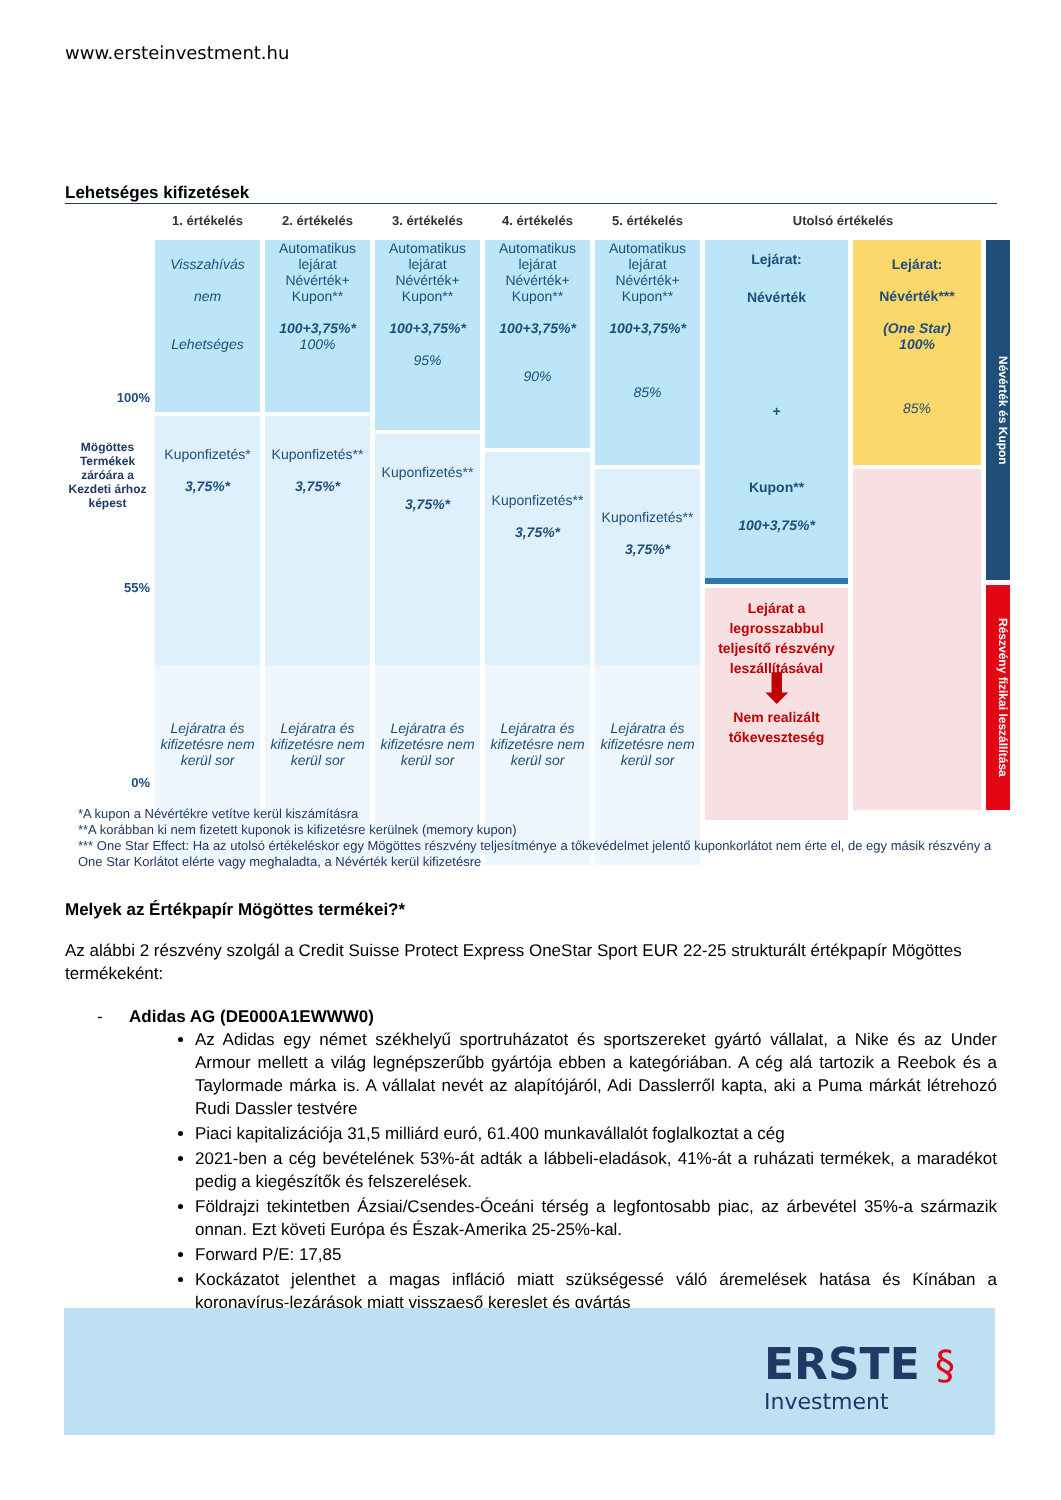www.ersteinvestment.hu
Lehetséges kifizetések
1. értékelés
2. értékelés
3. értékelés
4. értékelés
5. értékelés
Utolsó értékelés
100%
55%
0%
Mögöttes Termékek záróára a Kezdeti árhoz képest
Visszahívás
nem
Lehetséges
Kuponfizetés*
3,75%*
Lejáratra és kifizetésre nem kerül sor
Automatikus lejárat
Névérték+
Kupon**
100+3,75%*
100%
Kuponfizetés**
3,75%*
Lejáratra és kifizetésre nem kerül sor
Automatikus lejárat
Névérték+
Kupon**
100+3,75%*
95%
Kuponfizetés**
3,75%*
Lejáratra és kifizetésre nem kerül sor
Automatikus lejárat
Névérték+
Kupon**
100+3,75%*
90%
Kuponfizetés**
3,75%*
Lejáratra és kifizetésre nem kerül sor
Automatikus lejárat
Névérték+
Kupon**
100+3,75%*
85%
Kuponfizetés**
3,75%*
Lejáratra és kifizetésre nem kerül sor
Lejárat:
Névérték
+
Kupon**
100+3,75%*
Lejárat a legrosszabbul teljesítő részvény leszállításával
⬇
Nem realizált tőkeveszteség
Lejárat:
Névérték***
(One Star)
100%
85%
Névérték és Kupon
Részvény fizikai leszállítása
*A kupon a Névértékre vetítve kerül kiszámításra
**A korábban ki nem fizetett kuponok is kifizetésre kerülnek (memory kupon)
*** One Star Effect: Ha az utolsó értékeléskor egy Mögöttes részvény teljesítménye a tőkevédelmet jelentő kuponkorlátot nem érte el, de egy másik részvény a One Star Korlátot elérte vagy meghaladta, a Névérték kerül kifizetésre
Melyek az Értékpapír Mögöttes termékei?*
Az alábbi 2 részvény szolgál a Credit Suisse Protect Express OneStar Sport EUR 22-25 strukturált értékpapír Mögöttes termékeként:
- Adidas AG (DE000A1EWWW0)
Az Adidas egy német székhelyű sportruházatot és sportszereket gyártó vállalat, a Nike és az Under Armour mellett a világ legnépszerűbb gyártója ebben a kategóriában. A cég alá tartozik a Reebok és a Taylormade márka is. A vállalat nevét az alapítójáról, Adi Dasslerről kapta, aki a Puma márkát létrehozó Rudi Dassler testvére
Piaci kapitalizációja 31,5 milliárd euró, 61.400 munkavállalót foglalkoztat a cég
2021-ben a cég bevételének 53%-át adták a lábbeli-eladások, 41%-át a ruházati termékek, a maradékot pedig a kiegészítők és felszerelések.
Földrajzi tekintetben Ázsiai/Csendes-Óceáni térség a legfontosabb piac, az árbevétel 35%-a származik onnan. Ezt követi Európa és Észak-Amerika 25-25%-kal.
Forward P/E: 17,85
Kockázatot jelenthet a magas infláció miatt szükségessé váló áremelések hatása és Kínában a koronavírus-lezárások miatt visszaeső kereslet és gyártás
ERSTE §
Investment